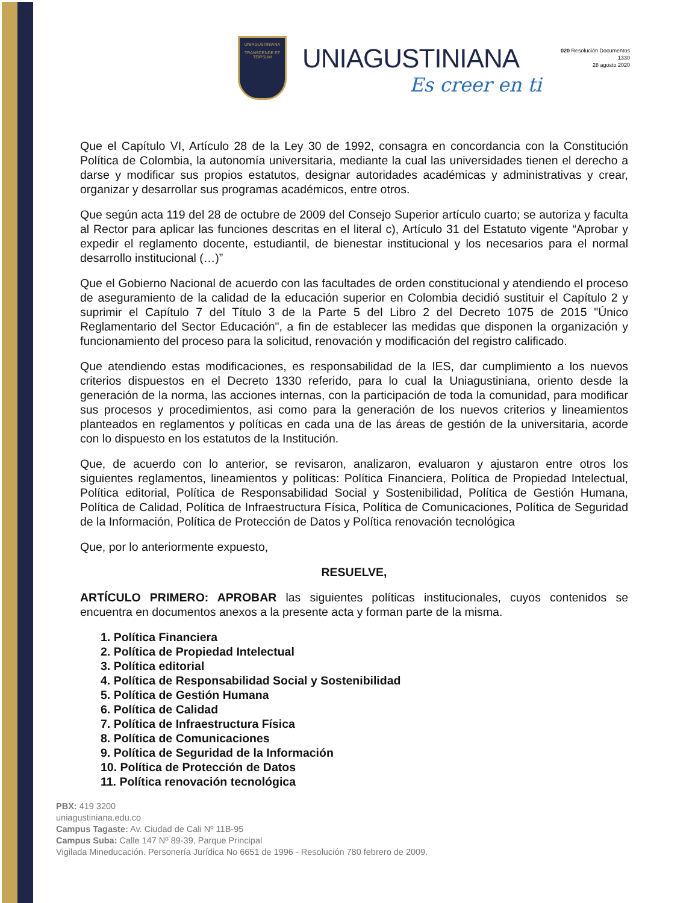UNIAGUSTINIANA
TRANSCENDE ET TEIPSUM
UNIAGUSTINIANA
Es creer en ti
020 Resolución Documentos
1330
28 agosto 2020
Que el Capítulo VI, Artículo 28 de la Ley 30 de 1992, consagra en concordancia con la Constitución Política de Colombia, la autonomía universitaria, mediante la cual las universidades tienen el derecho a darse y modificar sus propios estatutos, designar autoridades académicas y administrativas y crear, organizar y desarrollar sus programas académicos, entre otros.
Que según acta 119 del 28 de octubre de 2009 del Consejo Superior artículo cuarto; se autoriza y faculta al Rector para aplicar las funciones descritas en el literal c), Artículo 31 del Estatuto vigente “Aprobar y expedir el reglamento docente, estudiantil, de bienestar institucional y los necesarios para el normal desarrollo institucional (…)”
Que el Gobierno Nacional de acuerdo con las facultades de orden constitucional y atendiendo el proceso de aseguramiento de la calidad de la educación superior en Colombia decidió sustituir el Capítulo 2 y suprimir el Capítulo 7 del Título 3 de la Parte 5 del Libro 2 del Decreto 1075 de 2015 "Único Reglamentario del Sector Educación", a fin de establecer las medidas que disponen la organización y funcionamiento del proceso para la solicitud, renovación y modificación del registro calificado.
Que atendiendo estas modificaciones, es responsabilidad de la IES, dar cumplimiento a los nuevos criterios dispuestos en el Decreto 1330 referido, para lo cual la Uniagustiniana, oriento desde la generación de la norma, las acciones internas, con la participación de toda la comunidad, para modificar sus procesos y procedimientos, asi como para la generación de los nuevos criterios y lineamientos planteados en reglamentos y políticas en cada una de las áreas de gestión de la universitaria, acorde con lo dispuesto en los estatutos de la Institución.
Que, de acuerdo con lo anterior, se revisaron, analizaron, evaluaron y ajustaron entre otros los siguientes reglamentos, lineamientos y políticas: Política Financiera, Política de Propiedad Intelectual, Política editorial, Política de Responsabilidad Social y Sostenibilidad, Política de Gestión Humana, Política de Calidad, Política de Infraestructura Física, Política de Comunicaciones, Política de Seguridad de la Información, Política de Protección de Datos y Política renovación tecnológica
Que, por lo anteriormente expuesto,
RESUELVE,
ARTÍCULO PRIMERO: APROBAR las siguientes políticas institucionales, cuyos contenidos se encuentra en documentos anexos a la presente acta y forman parte de la misma.
1. Política Financiera
2. Política de Propiedad Intelectual
3. Política editorial
4. Política de Responsabilidad Social y Sostenibilidad
5. Política de Gestión Humana
6. Política de Calidad
7. Política de Infraestructura Física
8. Política de Comunicaciones
9. Política de Seguridad de la Información
10. Política de Protección de Datos
11. Política renovación tecnológica
PBX: 419 3200
uniagustiniana.edu.co
Campus Tagaste: Av. Ciudad de Cali Nº 11B-95
Campus Suba: Calle 147 Nº 89-39, Parque Principal
Vigilada Mineducación. Personería Jurídica No 6651 de 1996 - Resolución 780 febrero de 2009.